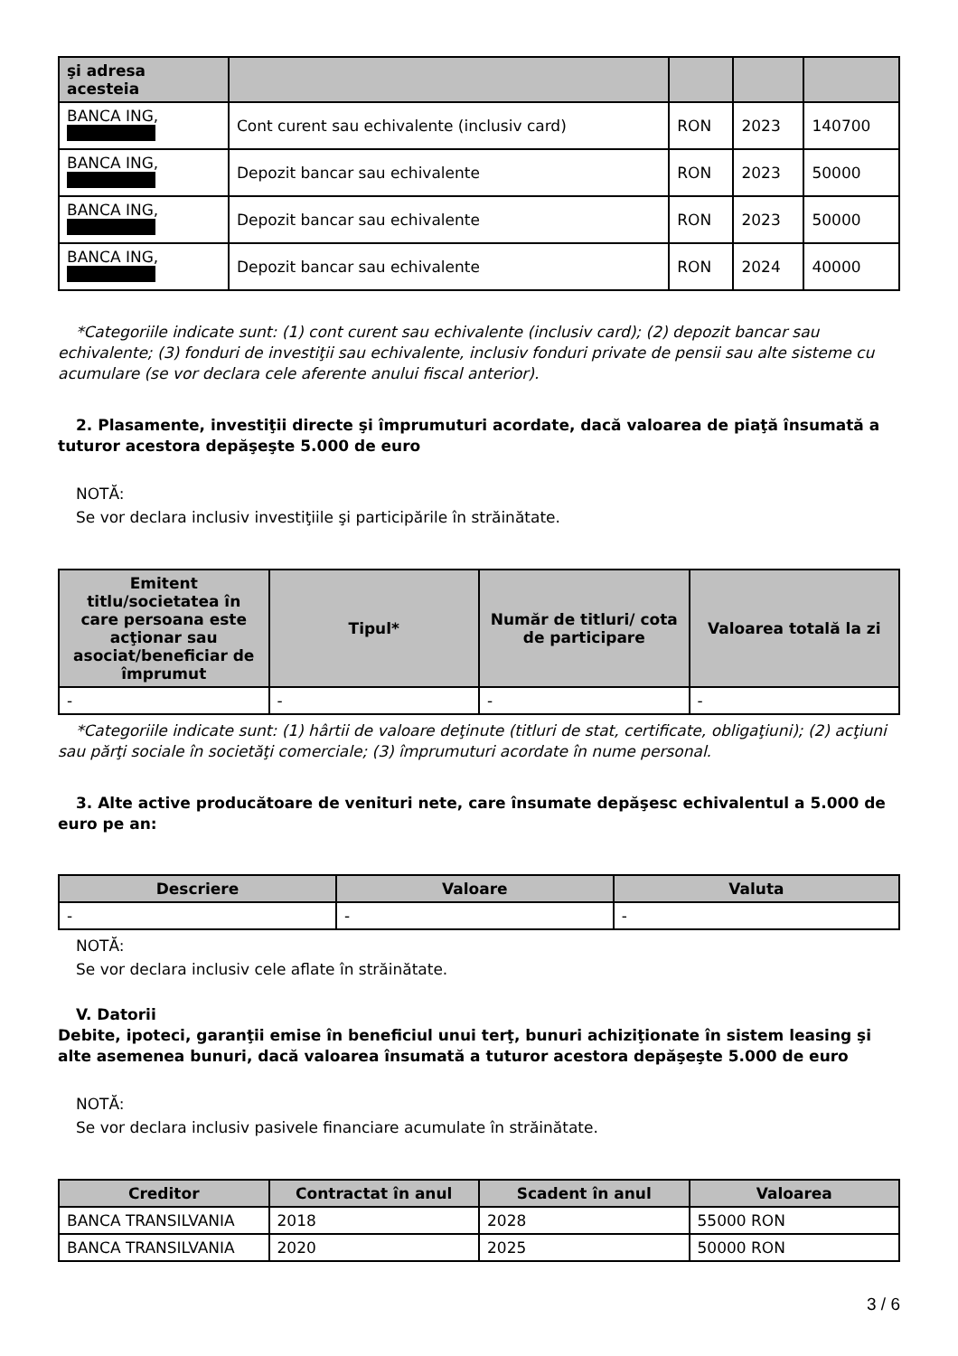| şi adresa acesteia | | | | |
| --- | --- | --- | --- | --- |
| BANCA ING, | Cont curent sau echivalente (inclusiv card) | RON | 2023 | 140700 |
| BANCA ING, | Depozit bancar sau echivalente | RON | 2023 | 50000 |
| BANCA ING, | Depozit bancar sau echivalente | RON | 2023 | 50000 |
| BANCA ING, | Depozit bancar sau echivalente | RON | 2024 | 40000 |
*Categoriile indicate sunt: (1) cont curent sau echivalente (inclusiv card); (2) depozit bancar sau echivalente; (3) fonduri de investiţii sau echivalente, inclusiv fonduri private de pensii sau alte sisteme cu acumulare (se vor declara cele aferente anului fiscal anterior).
2. Plasamente, investiţii directe şi împrumuturi acordate, dacă valoarea de piaţă însumată a tuturor acestora depăşeşte 5.000 de euro
NOTĂ:
Se vor declara inclusiv investiţiile şi participările în străinătate.
| Emitent titlu/societatea în care persoana este acţionar sau asociat/beneficiar de împrumut | Tipul* | Număr de titluri/ cota de participare | Valoarea totală la zi |
| --- | --- | --- | --- |
| - | - | - | - |
*Categoriile indicate sunt: (1) hârtii de valoare deţinute (titluri de stat, certificate, obligaţiuni); (2) acţiuni sau părţi sociale în societăţi comerciale; (3) împrumuturi acordate în nume personal.
3. Alte active producătoare de venituri nete, care însumate depăşesc echivalentul a 5.000 de euro pe an:
| Descriere | Valoare | Valuta |
| --- | --- | --- |
| - | - | - |
NOTĂ:
Se vor declara inclusiv cele aflate în străinătate.
V. Datorii
Debite, ipoteci, garanţii emise în beneficiul unui terţ, bunuri achiziţionate în sistem leasing şi alte asemenea bunuri, dacă valoarea însumată a tuturor acestora depăşeşte 5.000 de euro
NOTĂ:
Se vor declara inclusiv pasivele financiare acumulate în străinătate.
| Creditor | Contractat în anul | Scadent în anul | Valoarea |
| --- | --- | --- | --- |
| BANCA TRANSILVANIA | 2018 | 2028 | 55000 RON |
| BANCA TRANSILVANIA | 2020 | 2025 | 50000 RON |
3 / 6